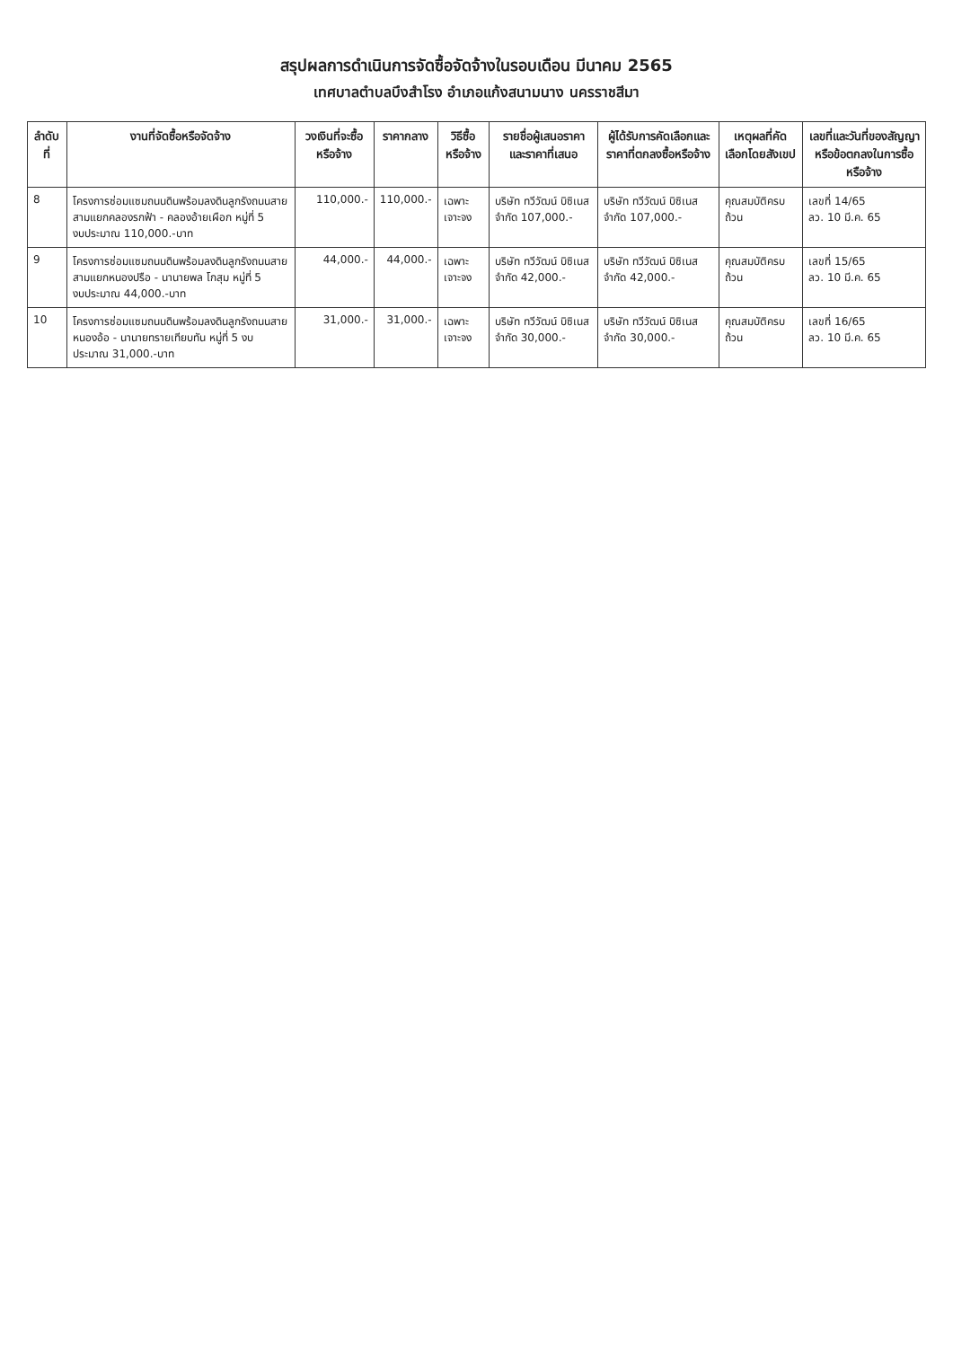สรุปผลการดำเนินการจัดซื้อจัดจ้างในรอบเดือน มีนาคม 2565
เทศบาลตำบลบึงสำโรง อำเภอแก้งสนามนาง นครราชสีมา
| ลำดับที่ | งานที่จัดซื้อหรือจัดจ้าง | วงเงินที่จะซื้อหรือจ้าง | ราคากลาง | วิธีซื้อหรือจ้าง | รายชื่อผู้เสนอราคาและราคาที่เสนอ | ผู้ได้รับการคัดเลือกและราคาที่ตกลงซื้อหรือจ้าง | เหตุผลที่คัดเลือกโดยสังเขป | เลขที่และวันที่ของสัญญาหรือข้อตกลงในการซื้อหรือจ้าง |
| --- | --- | --- | --- | --- | --- | --- | --- | --- |
| 8 | โครงการซ่อมแซมถนนดินพร้อมลงดินลูกรังถนนสายสามแยกคลองรกฟ้า - คลองอ้ายเผือก หมู่ที่ 5 งบประมาณ 110,000.-บาท | 110,000.- | 110,000.- | เฉพาะเจาะจง | บริษัท ทวีวัฒน์ บิซิเนส จำกัด 107,000.- | บริษัท ทวีวัฒน์ บิซิเนส จำกัด 107,000.- | คุณสมบัติครบถ้วน | เลขที่ 14/65 ลว. 10 มี.ค. 65 |
| 9 | โครงการซ่อมแซมถนนดินพร้อมลงดินลูกรังถนนสายสามแยกหนองปรือ - นานายพล โกสุม หมู่ที่ 5 งบประมาณ 44,000.-บาท | 44,000.- | 44,000.- | เฉพาะเจาะจง | บริษัท ทวีวัฒน์ บิซิเนส จำกัด 42,000.- | บริษัท ทวีวัฒน์ บิซิเนส จำกัด 42,000.- | คุณสมบัติครบถ้วน | เลขที่ 15/65 ลว. 10 มี.ค. 65 |
| 10 | โครงการซ่อมแซมถนนดินพร้อมลงดินลูกรังถนนสายหนองอ้อ - นานายทรายเทียบทัน หมู่ที่ 5 งบประมาณ 31,000.-บาท | 31,000.- | 31,000.- | เฉพาะเจาะจง | บริษัท ทวีวัฒน์ บิซิเนส จำกัด 30,000.- | บริษัท ทวีวัฒน์ บิซิเนส จำกัด 30,000.- | คุณสมบัติครบถ้วน | เลขที่ 16/65 ลว. 10 มี.ค. 65 |